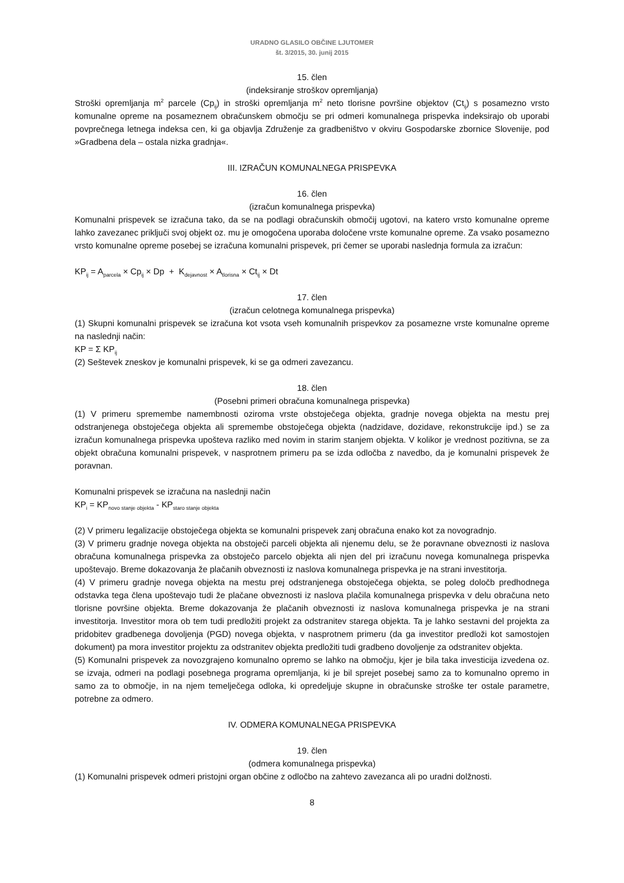URADNO GLASILO OBČINE LJUTOMER
št. 3/2015, 30. junij 2015
15. člen
(indeksiranje stroškov opremljanja)
Stroški opremljanja m<sup>2</sup> parcele (Cp<sub>ij</sub>) in stroški opremljanja m<sup>2</sup> neto tlorisne površine objektov (Ct<sub>ij</sub>) s posamezno vrsto komunalne opreme na posameznem obračunskem območju se pri odmeri komunalnega prispevka indeksirajo ob uporabi povprečnega letnega indeksa cen, ki ga objavlja Združenje za gradbeništvo v okviru Gospodarske zbornice Slovenije, pod »Gradbena dela – ostala nizka gradnja«.
III. IZRAČUN KOMUNALNEGA PRISPEVKA
16. člen
(izračun komunalnega prispevka)
Komunalni prispevek se izračuna tako, da se na podlagi obračunskih območij ugotovi, na katero vrsto komunalne opreme lahko zavezanec priključi svoj objekt oz. mu je omogočena uporaba določene vrste komunalne opreme. Za vsako posamezno vrsto komunalne opreme posebej se izračuna komunalni prispevek, pri čemer se uporabi naslednja formula za izračun:
KP<sub>ij</sub> = A<sub>parcela</sub> × Cp<sub>ij</sub> × Dp + K<sub>dejavnost</sub> × A<sub>tlorisna</sub> × Ct<sub>ij</sub> × Dt
17. člen
(izračun celotnega komunalnega prispevka)
(1) Skupni komunalni prispevek se izračuna kot vsota vseh komunalnih prispevkov za posamezne vrste komunalne opreme na naslednji način:
KP = Σ KP<sub>ij</sub>
(2) Seštevek zneskov je komunalni prispevek, ki se ga odmeri zavezancu.
18. člen
(Posebni primeri obračuna komunalnega prispevka)
(1) V primeru spremembe namembnosti oziroma vrste obstoječega objekta, gradnje novega objekta na mestu prej odstranjenega obstoječega objekta ali spremembe obstoječega objekta (nadzidave, dozidave, rekonstrukcije ipd.) se za izračun komunalnega prispevka upošteva razliko med novim in starim stanjem objekta. V kolikor je vrednost pozitivna, se za objekt obračuna komunalni prispevek, v nasprotnem primeru pa se izda odločba z navedbo, da je komunalni prispevek že poravnan.
Komunalni prispevek se izračuna na naslednji način
KP<sub>i</sub> = KP<sub>novo stanje objekta</sub> - KP<sub>staro stanje objekta</sub>
(2) V primeru legalizacije obstoječega objekta se komunalni prispevek zanj obračuna enako kot za novogradnjo.
(3) V primeru gradnje novega objekta na obstoječi parceli objekta ali njenemu delu, se že poravnane obveznosti iz naslova obračuna komunalnega prispevka za obstoječo parcelo objekta ali njen del pri izračunu novega komunalnega prispevka upoštevajo. Breme dokazovanja že plačanih obveznosti iz naslova komunalnega prispevka je na strani investitorja.
(4) V primeru gradnje novega objekta na mestu prej odstranjenega obstoječega objekta, se poleg določb predhodnega odstavka tega člena upoštevajo tudi že plačane obveznosti iz naslova plačila komunalnega prispevka v delu obračuna neto tlorisne površine objekta. Breme dokazovanja že plačanih obveznosti iz naslova komunalnega prispevka je na strani investitorja. Investitor mora ob tem tudi predložiti projekt za odstranitev starega objekta. Ta je lahko sestavni del projekta za pridobitev gradbenega dovoljenja (PGD) novega objekta, v nasprotnem primeru (da ga investitor predloži kot samostojen dokument) pa mora investitor projektu za odstranitev objekta predložiti tudi gradbeno dovoljenje za odstranitev objekta.
(5) Komunalni prispevek za novozgrajeno komunalno opremo se lahko na območju, kjer je bila taka investicija izvedena oz. se izvaja, odmeri na podlagi posebnega programa opremljanja, ki je bil sprejet posebej samo za to komunalno opremo in samo za to območje, in na njem temelječega odloka, ki opredeljuje skupne in obračunske stroške ter ostale parametre, potrebne za odmero.
IV. ODMERA KOMUNALNEGA PRISPEVKA
19. člen
(odmera komunalnega prispevka)
(1) Komunalni prispevek odmeri pristojni organ občine z odločbo na zahtevo zavezanca ali po uradni dolžnosti.
8